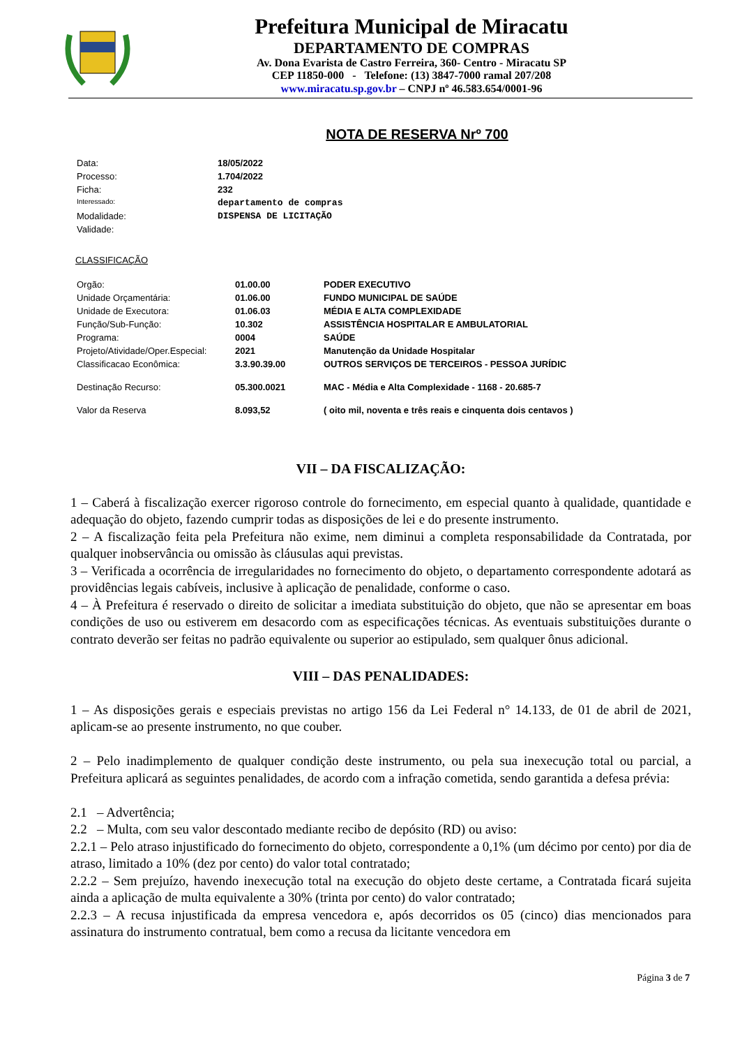Prefeitura Municipal de Miracatu
DEPARTAMENTO DE COMPRAS
Av. Dona Evarista de Castro Ferreira, 360- Centro - Miracatu SP
CEP 11850-000 - Telefone: (13) 3847-7000 ramal 207/208
www.miracatu.sp.gov.br – CNPJ nº 46.583.654/0001-96
NOTA DE RESERVA Nrº 700
| Data: | 18/05/2022 |
| Processo: | 1.704/2022 |
| Ficha: | 232 |
| Interessado: | departamento de compras |
| Modalidade: | DISPENSA DE LICITAÇÃO |
| Validade: | |
CLASSIFICAÇÃO
| Orgão: | 01.00.00 | PODER EXECUTIVO |
| Unidade Orçamentária: | 01.06.00 | FUNDO MUNICIPAL DE SAÚDE |
| Unidade de Executora: | 01.06.03 | MÉDIA E ALTA COMPLEXIDADE |
| Função/Sub-Função: | 10.302 | ASSISTÊNCIA HOSPITALAR E AMBULATORIAL |
| Programa: | 0004 | SAÚDE |
| Projeto/Atividade/Oper.Especial: | 2021 | Manutenção da Unidade Hospitalar |
| Classificacao Econômica: | 3.3.90.39.00 | OUTROS SERVIÇOS DE TERCEIROS - PESSOA JURÍDIC |
| Destinação Recurso: | 05.300.0021 | MAC - Média e Alta Complexidade - 1168 - 20.685-7 |
| Valor da Reserva | 8.093,52 | ( oito mil, noventa e três reais e cinquenta dois centavos ) |
VII – DA FISCALIZAÇÃO:
1 – Caberá à fiscalização exercer rigoroso controle do fornecimento, em especial quanto à qualidade, quantidade e adequação do objeto, fazendo cumprir todas as disposições de lei e do presente instrumento.
2 – A fiscalização feita pela Prefeitura não exime, nem diminui a completa responsabilidade da Contratada, por qualquer inobservância ou omissão às cláusulas aqui previstas.
3 – Verificada a ocorrência de irregularidades no fornecimento do objeto, o departamento correspondente adotará as providências legais cabíveis, inclusive à aplicação de penalidade, conforme o caso.
4 – À Prefeitura é reservado o direito de solicitar a imediata substituição do objeto, que não se apresentar em boas condições de uso ou estiverem em desacordo com as especificações técnicas. As eventuais substituições durante o contrato deverão ser feitas no padrão equivalente ou superior ao estipulado, sem qualquer ônus adicional.
VIII – DAS PENALIDADES:
1 – As disposições gerais e especiais previstas no artigo 156 da Lei Federal n° 14.133, de 01 de abril de 2021, aplicam-se ao presente instrumento, no que couber.
2 – Pelo inadimplemento de qualquer condição deste instrumento, ou pela sua inexecução total ou parcial, a Prefeitura aplicará as seguintes penalidades, de acordo com a infração cometida, sendo garantida a defesa prévia:
2.1 – Advertência;
2.2 – Multa, com seu valor descontado mediante recibo de depósito (RD) ou aviso:
2.2.1 – Pelo atraso injustificado do fornecimento do objeto, correspondente a 0,1% (um décimo por cento) por dia de atraso, limitado a 10% (dez por cento) do valor total contratado;
2.2.2 – Sem prejuízo, havendo inexecução total na execução do objeto deste certame, a Contratada ficará sujeita ainda a aplicação de multa equivalente a 30% (trinta por cento) do valor contratado;
2.2.3 – A recusa injustificada da empresa vencedora e, após decorridos os 05 (cinco) dias mencionados para assinatura do instrumento contratual, bem como a recusa da licitante vencedora em
Página 3 de 7